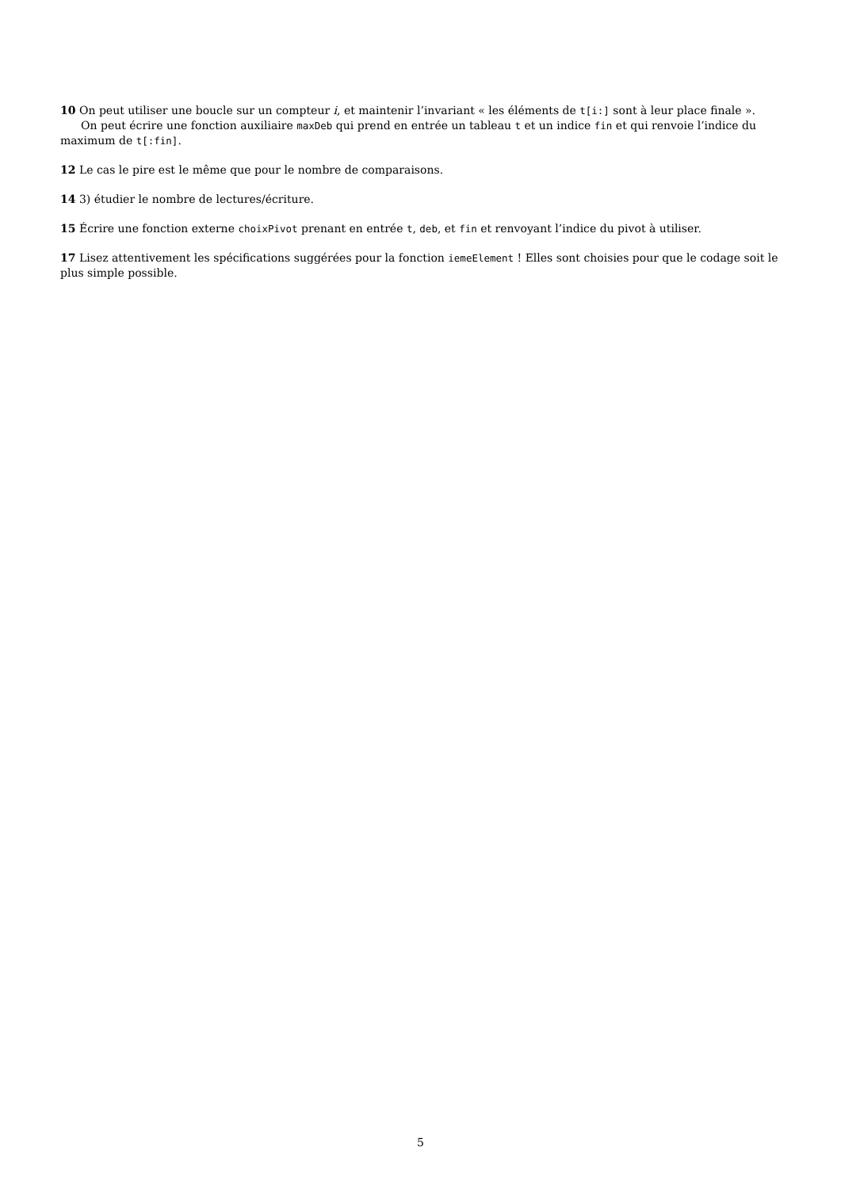10 On peut utiliser une boucle sur un compteur i, et maintenir l’invariant « les éléments de t[i:] sont à leur place finale ».
On peut écrire une fonction auxiliaire maxDeb qui prend en entrée un tableau t et un indice fin et qui renvoie l’indice du maximum de t[:fin].
12 Le cas le pire est le même que pour le nombre de comparaisons.
14 3) étudier le nombre de lectures/écriture.
15 Écrire une fonction externe choixPivot prenant en entrée t, deb, et fin et renvoyant l’indice du pivot à utiliser.
17 Lisez attentivement les spécifications suggérées pour la fonction iemeElement ! Elles sont choisies pour que le codage soit le plus simple possible.
5